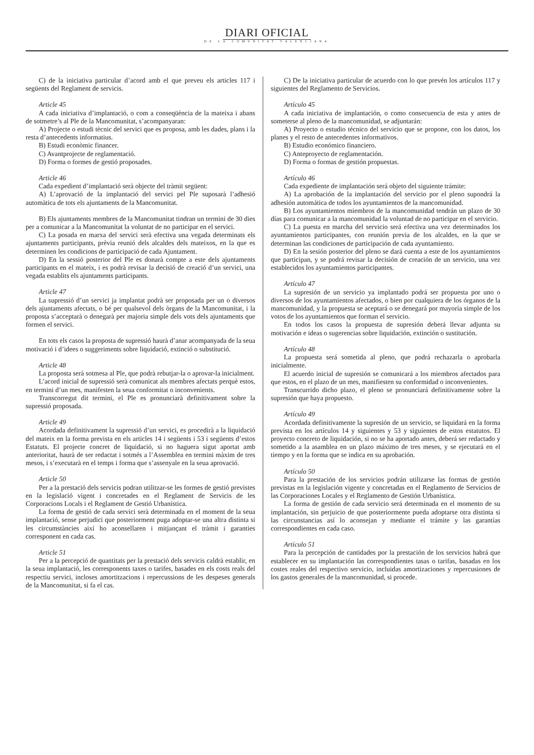DIARI OFICIAL
DE LA COMUNITAT VALENCIANA
C) de la iniciativa particular d’acord amb el que preveu els articles 117 i següents del Reglament de servicis.
Article 45
A cada iniciativa d’implantació, o com a conseqüència de la mateixa i abans de sotmetre’s al Ple de la Mancomunitat, s’acompanyaran:
A) Projecte o estudi tècnic del servici que es proposa, amb les dades, plans i la resta d’antecedents informatius.
B) Estudi econòmic financer.
C) Avantprojecte de reglamentació.
D) Forma o formes de gestió proposades.
Article 46
Cada expedient d’implantació serà objecte del tràmit següent:
A) L’aprovació de la implantació del servici pel Ple suposarà l’adhesió automàtica de tots els ajuntaments de la Mancomunitat.
B) Els ajuntaments membres de la Mancomunitat tindran un termini de 30 dies per a comunicar a la Mancomunitat la voluntat de no participar en el servici.
C) La posada en marxa del servici serà efectiva una vegada determinats els ajuntaments participants, prèvia reunió dels alcaldes dels mateixos, en la que es determinen les condicions de participació de cada Ajuntament.
D) En la sessió posterior del Ple es donarà compte a este dels ajuntaments participants en el mateix, i es podrà revisar la decisió de creació d’un servici, una vegada establits els ajuntaments participants.
Article 47
La supressió d’un servici ja implantat podrà ser proposada per un o diversos dels ajuntaments afectats, o bé per qualsevol dels òrgans de la Mancomunitat, i la proposta s’acceptarà o denegarà per majoria simple dels vots dels ajuntaments que formen el servici.
En tots els casos la proposta de supressió haurà d’anar acompanyada de la seua motivació i d’idees o suggeriments sobre liquidació, extinció o substitució.
Article 48
La proposta serà sotmesa al Ple, que podrà rebutjar-la o aprovar-la inicialment.
L’acord inicial de supressió serà comunicat als membres afectats perquè estos, en termini d’un mes, manifesten la seua conformitat o inconvenients.
Transcorregut dit termini, el Ple es pronunciarà definitivament sobre la supressió proposada.
Article 49
Acordada definitivament la supressió d’un servici, es procedirà a la liquidació del mateix en la forma prevista en els articles 14 i següents i 53 i següents d’estos Estatuts. El projecte concret de liquidació, si no haguera sigut aportat amb anterioritat, haurà de ser redactat i sotmés a l’Assemblea en termini màxim de tres mesos, i s’executarà en el temps i forma que s’assenyale en la seua aprovació.
Article 50
Per a la prestació dels servicis podran utilitzar-se les formes de gestió previstes en la legislació vigent i concretades en el Reglament de Servicis de les Corporacions Locals i el Reglament de Gestió Urbanística.
La forma de gestió de cada servici serà determinada en el moment de la seua implantació, sense perjudici que posteriorment puga adoptar-se una altra distinta si les circumstàncies així ho aconsellaren i mitjançant el tràmit i garanties corresponent en cada cas.
Article 51
Per a la percepció de quantitats per la prestació dels servicis caldrà establir, en la seua implantació, les corresponents taxes o tarifes, basades en els costs reals del respectiu servici, incloses amortitzacions i repercussions de les despeses generals de la Mancomunitat, si fa el cas.
C) De la iniciativa particular de acuerdo con lo que prevén los artículos 117 y siguientes del Reglamento de Servicios.
Artículo 45
A cada iniciativa de implantación, o como consecuencia de esta y antes de someterse al pleno de la mancomunidad, se adjuntarán:
A) Proyecto o estudio técnico del servicio que se propone, con los datos, los planes y el resto de antecedentes informativos.
B) Estudio económico financiero.
C) Anteproyecto de reglamentación.
D) Forma o formas de gestión propuestas.
Artículo 46
Cada expediente de implantación será objeto del siguiente trámite:
A) La aprobación de la implantación del servicio por el pleno supondrá la adhesión automática de todos los ayuntamientos de la mancomunidad.
B) Los ayuntamientos miembros de la mancomunidad tendrán un plazo de 30 días para comunicar a la mancomunidad la voluntad de no participar en el servicio.
C) La puesta en marcha del servicio será efectiva una vez determinados los ayuntamientos participantes, con reunión previa de los alcaldes, en la que se determinan las condiciones de participación de cada ayuntamiento.
D) En la sesión posterior del pleno se dará cuenta a este de los ayuntamientos que participan, y se podrá revisar la decisión de creación de un servicio, una vez establecidos los ayuntamientos participantes.
Artículo 47
La supresión de un servicio ya implantado podrá ser propuesta por uno o diversos de los ayuntamientos afectados, o bien por cualquiera de los órganos de la mancomunidad, y la propuesta se aceptará o se denegará por mayoría simple de los votos de los ayuntamientos que forman el servicio.
En todos los casos la propuesta de supresión deberá llevar adjunta su motivación e ideas o sugerencias sobre liquidación, extinción o sustitución.
Artículo 48
La propuesta será sometida al pleno, que podrá rechazarla o aprobarla inicialmente.
El acuerdo inicial de supresión se comunicará a los miembros afectados para que estos, en el plazo de un mes, manifiesten su conformidad o inconvenientes.
Transcurrido dicho plazo, el pleno se pronunciará definitivamente sobre la supresión que haya propuesto.
Artículo 49
Acordada definitivamente la supresión de un servicio, se liquidará en la forma prevista en los artículos 14 y siguientes y 53 y siguientes de estos estatutos. El proyecto concreto de liquidación, si no se ha aportado antes, deberá ser redactado y sometido a la asamblea en un plazo máximo de tres meses, y se ejecutará en el tiempo y en la forma que se indica en su aprobación.
Artículo 50
Para la prestación de los servicios podrán utilizarse las formas de gestión previstas en la legislación vigente y concretadas en el Reglamento de Servicios de las Corporaciones Locales y el Reglamento de Gestión Urbanística.
La forma de gestión de cada servicio será determinada en el momento de su implantación, sin perjuicio de que posteriormente pueda adoptarse otra distinta si las circunstancias así lo aconsejan y mediante el trámite y las garantías correspondientes en cada caso.
Artículo 51
Para la percepción de cantidades por la prestación de los servicios habrá que establecer en su implantación las correspondientes tasas o tarifas, basadas en los costes reales del respectivo servicio, incluidas amortizaciones y repercusiones de los gastos generales de la mancomunidad, si procede.